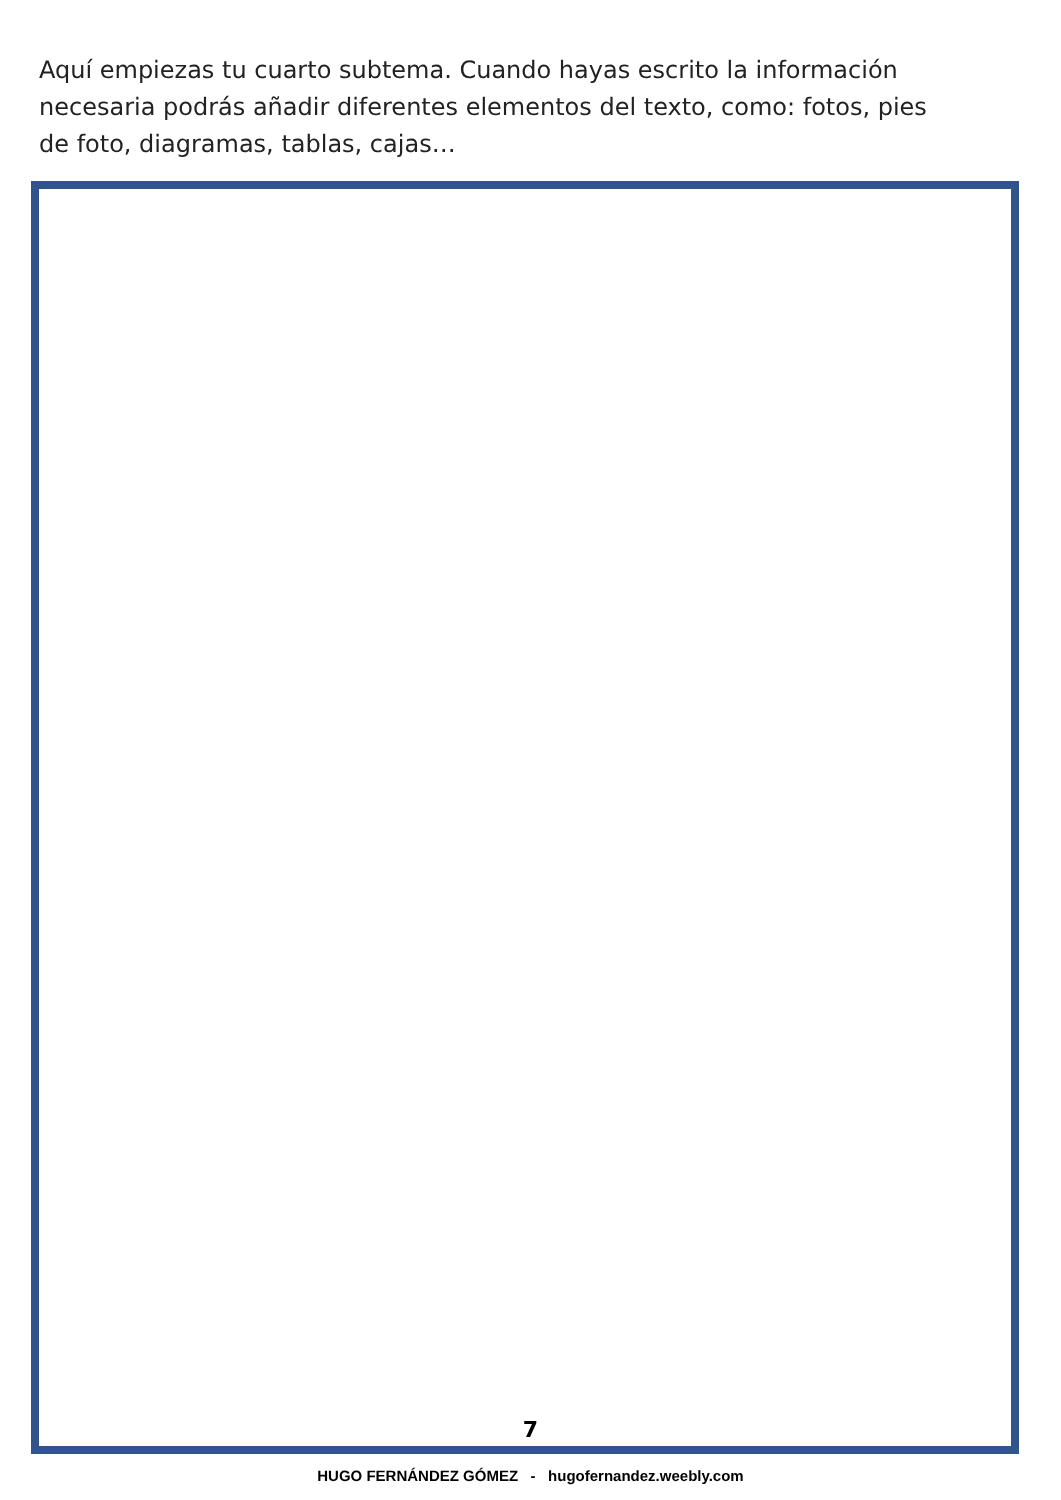Aquí empiezas tu cuarto subtema. Cuando hayas escrito la información necesaria podrás añadir diferentes elementos del texto, como: fotos, pies de foto, diagramas, tablas, cajas…
7
HUGO FERNÁNDEZ GÓMEZ - hugofernandez.weebly.com